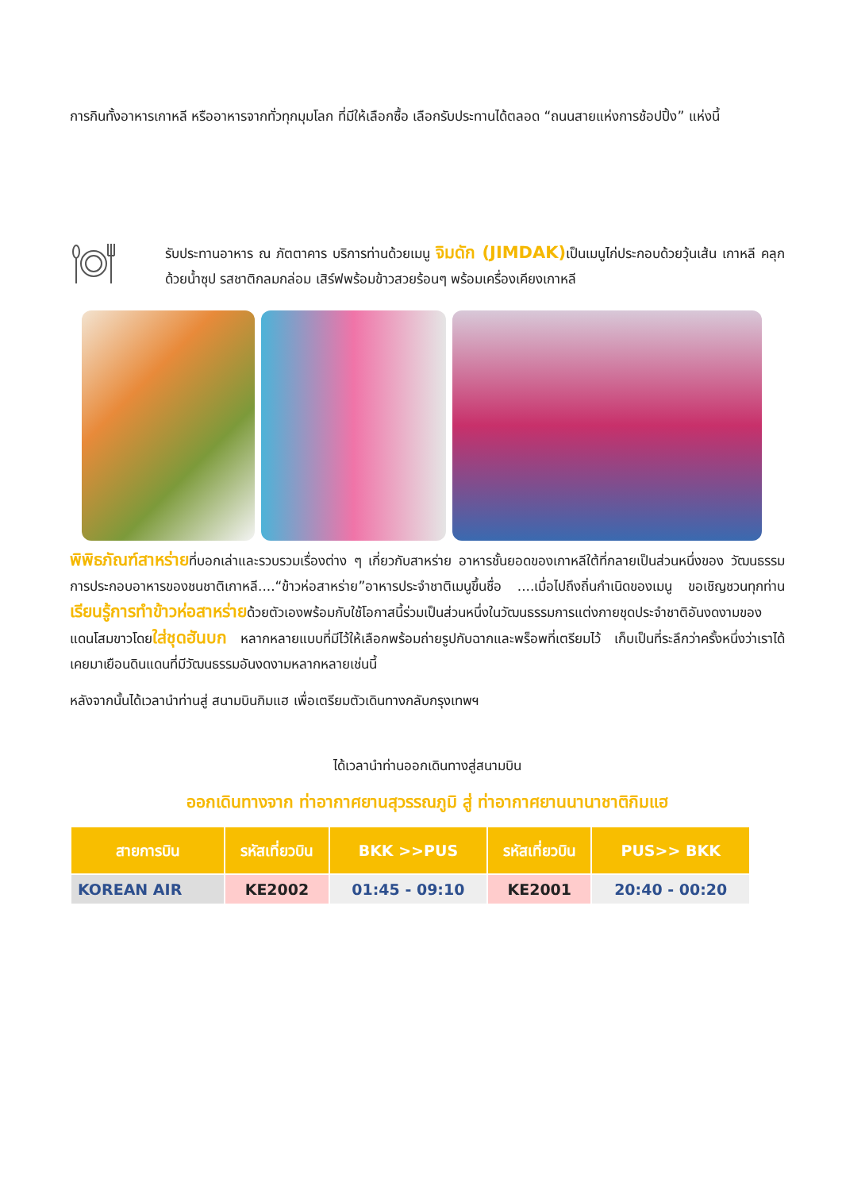การกินทั้งอาหารเกาหลี หรืออาหารจากทั่วทุกมุมโลก ที่มีให้เลือกซื้อ เลือกรับประทานได้ตลอด “ถนนสายแห่งการช้อปปิ้ง” แห่งนี้
รับประทานอาหาร ณ ภัตตาคาร บริการท่านด้วยเมนู จิมดัก (JIMDAK) เป็นเมนูไก่ประกอบด้วยวุ้นเส้น เกาหลี คลุกด้วยน้ำซุป รสชาติกลมกล่อม เสิร์ฟพร้อมข้าวสวยร้อนๆ พร้อมเครื่องเคียงเกาหลี
พิพิธภัณฑ์สาหร่ายที่บอกเล่าและรวบรวมเรื่องต่าง ๆ เกี่ยวกับสาหร่าย อาหารชั้นยอดของเกาหลีใต้ที่กลายเป็นส่วนหนึ่งของ วัฒนธรรมการประกอบอาหารของชนชาติเกาหลี....“ข้าวห่อสาหร่าย”อาหารประจำชาติเมนูขึ้นชื่อ ....เมื่อไปถึงถิ่นกำเนิดของเมนู ขอเชิญชวนทุกท่านเรียนรู้การทำข้าวห่อสาหร่ายด้วยตัวเองพร้อมกับใช้โอกาสนี้ร่วมเป็นส่วนหนึ่งในวัฒนธรรมการแต่งกายชุดประจำชาติอันงดงามของแดนโสมขาวโดยใส่ชุดฮันบก หลากหลายแบบที่มีไว้ให้เลือกพร้อมถ่ายรูปกับฉากและพร็อพที่เตรียมไว้ เก็บเป็นที่ระลึกว่าครั้งหนึ่งว่าเราได้เคยมาเยือนดินแดนที่มีวัฒนธรรมอันงดงามหลากหลายเช่นนี้
หลังจากนั้นได้เวลานำท่านสู่ สนามบินกิมแฮ เพื่อเตรียมตัวเดินทางกลับกรุงเทพฯ
ได้เวลานำท่านออกเดินทางสู่สนามบิน
ออกเดินทางจาก ท่าอากาศยานสุวรรณภูมิ สู่ ท่าอากาศยานนานาชาติกิมแฮ
| สายการบิน | รหัสเที่ยวบิน | BKK >>PUS | รหัสเที่ยวบิน | PUS>> BKK |
| --- | --- | --- | --- | --- |
| KOREAN AIR | KE2002 | 01:45 - 09:10 | KE2001 | 20:40 - 00:20 |